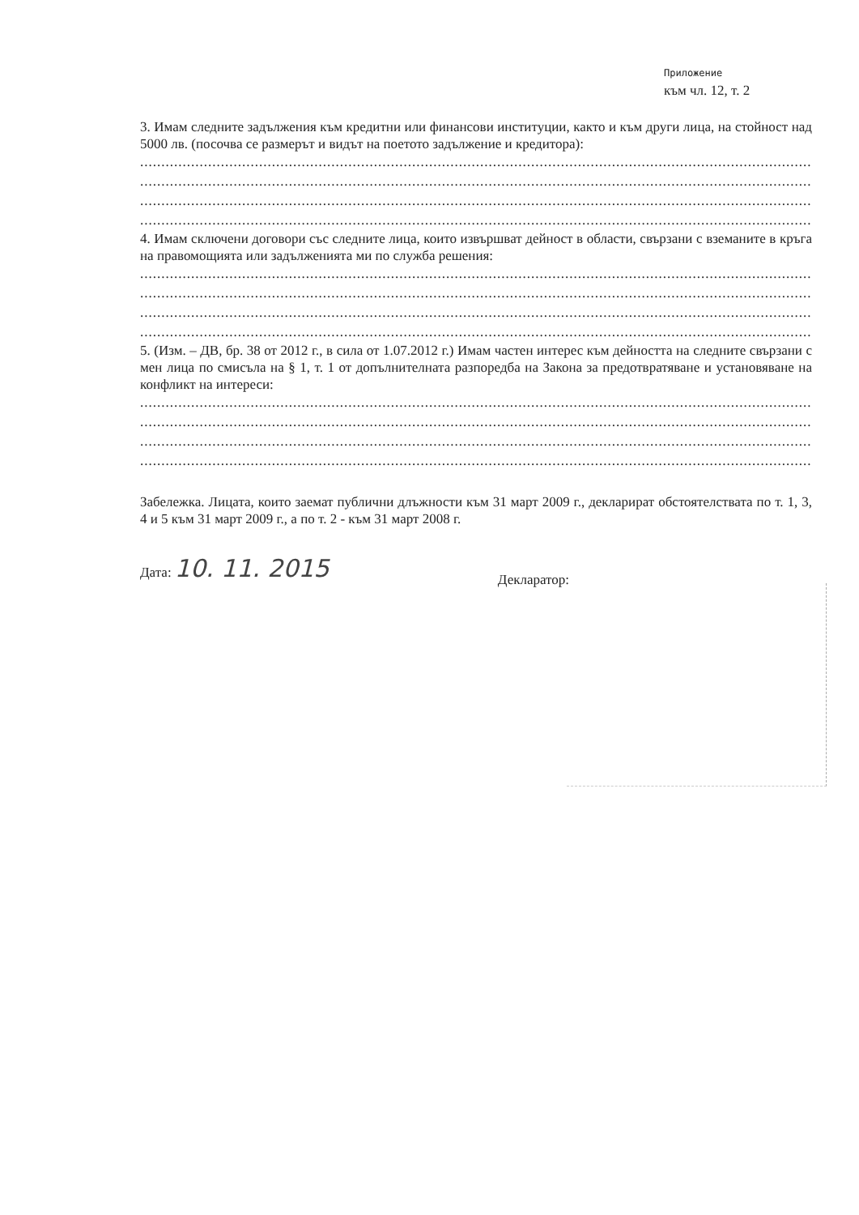Приложение
към чл. 12, т. 2
3. Имам следните задължения към кредитни или финансови институции, както и към други лица, на стойност над 5000 лв. (посочва се размерът и видът на поетото задължение и кредитора):
............................................................................................................................................................................................................
............................................................................................................................................................................................................
............................................................................................................................................................................................................
............................................................................................................................................................................................................
4. Имам сключени договори със следните лица, които извършват дейност в области, свързани с вземаните в кръга на правомощията или задълженията ми по служба решения:
............................................................................................................................................................................................................
............................................................................................................................................................................................................
............................................................................................................................................................................................................
............................................................................................................................................................................................................
5. (Изм. – ДВ, бр. 38 от 2012 г., в сила от 1.07.2012 г.) Имам частен интерес към дейността на следните свързани с мен лица по смисъла на § 1, т. 1 от допълнителната разпоредба на Закона за предотвратяване и установяване на конфликт на интереси:
............................................................................................................................................................................................................
............................................................................................................................................................................................................
............................................................................................................................................................................................................
............................................................................................................................................................................................................
Забележка. Лицата, които заемат публични длъжности към 31 март 2009 г., декларират обстоятелствата по т. 1, 3, 4 и 5 към 31 март 2009 г., а по т. 2 - към 31 март 2008 г.
Дата: 10. 11. 2015
Декларатор: